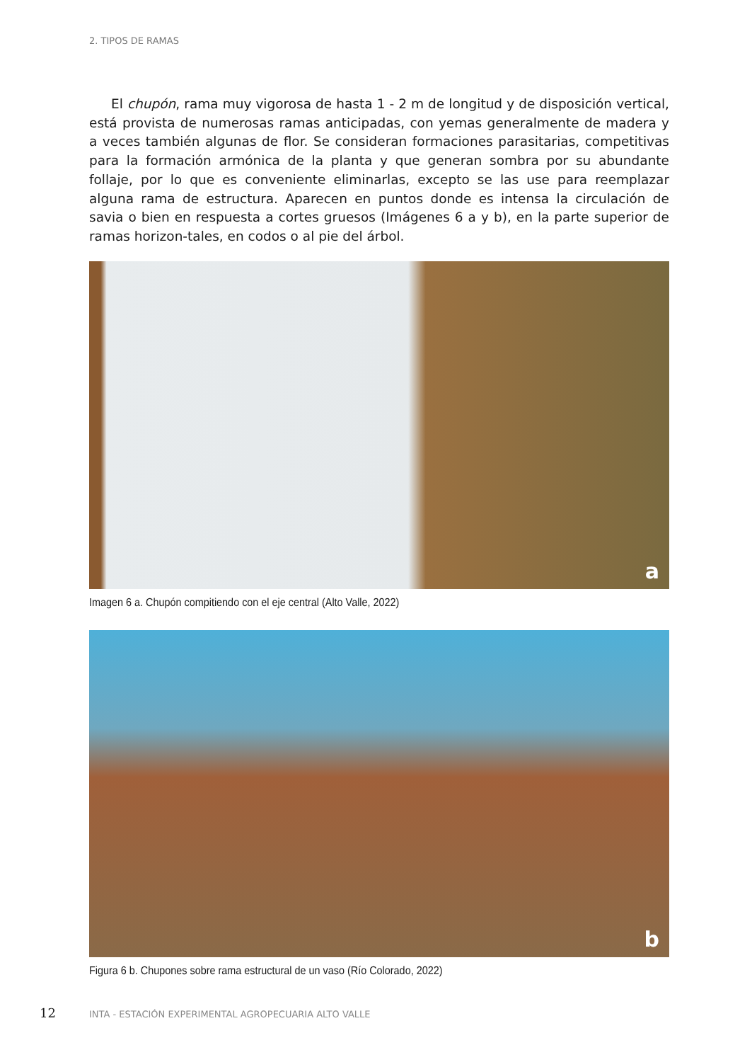2. TIPOS DE RAMAS
El chupón, rama muy vigorosa de hasta 1 - 2 m de longitud y de disposición vertical, está provista de numerosas ramas anticipadas, con yemas generalmente de madera y a veces también algunas de flor. Se consideran formaciones parasitarias, competitivas para la formación armónica de la planta y que generan sombra por su abundante follaje, por lo que es conveniente eliminarlas, excepto se las use para reemplazar alguna rama de estructura. Aparecen en puntos donde es intensa la circulación de savia o bien en respuesta a cortes gruesos (Imágenes 6 a y b), en la parte superior de ramas horizon-tales, en codos o al pie del árbol.
a
Imagen 6 a. Chupón compitiendo con el eje central (Alto Valle, 2022)
b
Figura 6 b. Chupones sobre rama estructural de un vaso (Río Colorado, 2022)
12 INTA - ESTACIÓN EXPERIMENTAL AGROPECUARIA ALTO VALLE